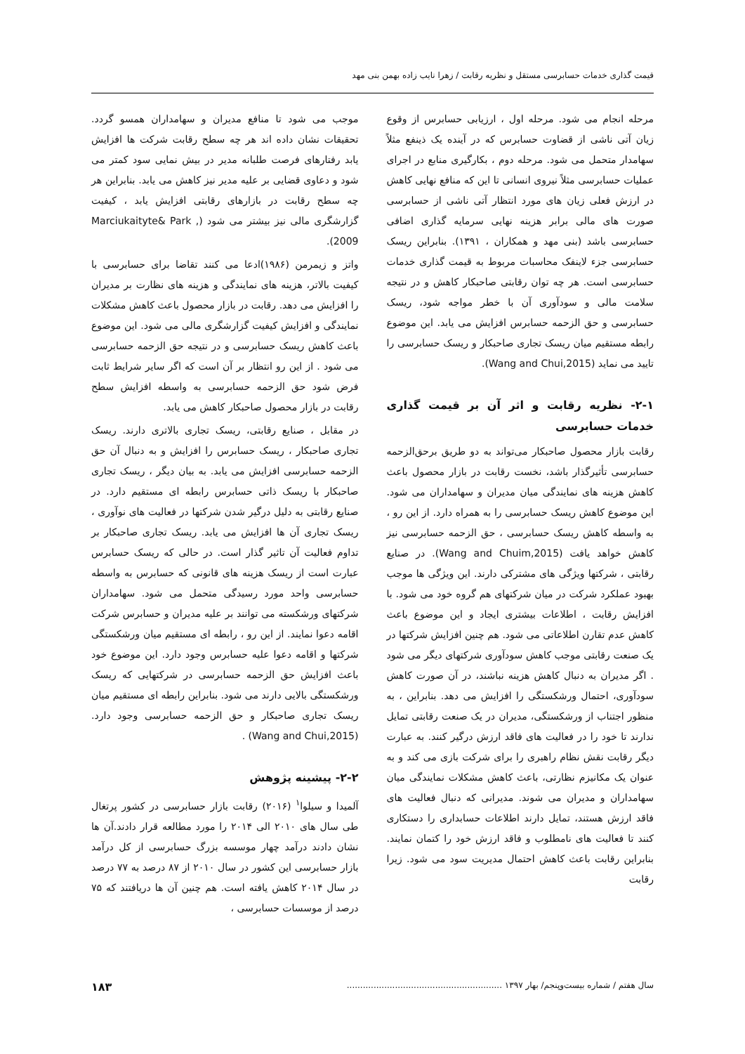قیمت گذاری خدمات حسابرسی مستقل و نظریه رقابت / زهرا نایب زاده بهمن بنی مهد
مرحله انجام می شود. مرحله اول ، ارزیابی حسابرس از وقوع زیان آتی ناشی از قضاوت حسابرس که در آینده یک ذینفع مثلاً سهامدار متحمل می شود. مرحله دوم ، بکارگیری منابع در اجرای عملیات حسابرسی مثلاً نیروی انسانی تا این که منافع نهایی کاهش در ارزش فعلی زیان های مورد انتظار آتی ناشی از حسابرسی صورت های مالی برابر هزینه نهایی سرمایه گذاری اضافی حسابرسی باشد (بنی مهد و همکاران ، ۱۳۹۱). بنابراین ریسک حسابرسی جزء لاینفک محاسبات مربوط به قیمت گذاری خدمات حسابرسی است. هر چه توان رقابتی صاحبکار کاهش و در نتیجه سلامت مالی و سودآوری آن با خطر مواجه شود، ریسک حسابرسی و حق الزحمه حسابرس افزایش می یابد. این موضوع رابطه مستقیم میان ریسک تجاری صاحبکار و ریسک حسابرسی را تایید می نماید (Wang and Chui,2015).
۲-۱- نظریه رقابت و اثر آن بر قیمت گذاری خدمات حسابرسی
رقابت بازار محصول صاحبکار می‌تواند به دو طریق برحق‌الزحمه حسابرسی تأثیرگذار باشد، نخست رقابت در بازار محصول باعث کاهش هزینه های نمایندگی میان مدیران و سهامداران می شود. این موضوع کاهش ریسک حسابرسی را به همراه دارد. از این رو ، به واسطه کاهش ریسک حسابرسی ، حق الزحمه حسابرسی نیز کاهش خواهد یافت (Wang and Chuim,2015). در صنایع رقابتی ، شرکتها ویژگی های مشترکی دارند. این ویژگی ها موجب بهبود عملکرد شرکت در میان شرکتهای هم گروه خود می شود. با افزایش رقابت ، اطلاعات بیشتری ایجاد و این موضوع باعث کاهش عدم تقارن اطلاعاتی می شود. هم چنین افزایش شرکتها در یک صنعت رقابتی موجب کاهش سودآوری شرکتهای دیگر می شود . اگر مدیران به دنبال کاهش هزینه نباشند، در آن صورت کاهش سودآوری، احتمال ورشکستگی را افزایش می دهد. بنابراین ، به منظور اجتناب از ورشکستگی، مدیران در یک صنعت رقابتی تمایل ندارند تا خود را در فعالیت های فاقد ارزش درگیر کنند. به عبارت دیگر رقابت نقش نظام راهبری را برای شرکت بازی می کند و به عنوان یک مکانیزم نظارتی، باعث کاهش مشکلات نمایندگی میان سهامداران و مدیران می شوند. مدیرانی که دنبال فعالیت های فاقد ارزش هستند، تمایل دارند اطلاعات حسابداری را دستکاری کنند تا فعالیت های نامطلوب و فاقد ارزش خود را کتمان نمایند. بنابراین رقابت باعث کاهش احتمال مدیریت سود می شود. زیرا رقابت
موجب می شود تا منافع مدیران و سهامداران همسو گردد. تحقیقات نشان داده اند هر چه سطح رقابت شرکت ها افزایش یابد رفتارهای فرصت طلبانه مدیر در بیش نمایی سود کمتر می شود و دعاوی قضایی بر علیه مدیر نیز کاهش می یابد. بنابراین هر چه سطح رقابت در بازارهای رقابتی افزایش یابد ، کیفیت گزارشگری مالی نیز بیشتر می شود (Marciukaityte& Park , 2009).
واتز و زیمرمن (۱۹۸۶)ادعا می کنند تقاضا برای حسابرسی با کیفیت بالاتر، هزینه های نمایندگی و هزینه های نظارت بر مدیران را افزایش می دهد. رقابت در بازار محصول باعث کاهش مشکلات نمایندگی و افزایش کیفیت گزارشگری مالی می شود. این موضوع باعث کاهش ریسک حسابرسی و در نتیجه حق الزحمه حسابرسی می شود . از این رو انتظار بر آن است که اگر سایر شرایط ثابت فرض شود حق الزحمه حسابرسی به واسطه افزایش سطح رقابت در بازار محصول صاحبکار کاهش می یابد.
در مقابل ، صنایع رقابتی، ریسک تجاری بالاتری دارند. ریسک تجاری صاحبکار ، ریسک حسابرس را افزایش و به دنبال آن حق الزحمه حسابرسی افزایش می یابد. به بیان دیگر ، ریسک تجاری صاحبکار با ریسک ذاتی حسابرس رابطه ای مستقیم دارد. در صنایع رقابتی به دلیل درگیر شدن شرکتها در فعالیت های نوآوری ، ریسک تجاری آن ها افزایش می یابد. ریسک تجاری صاحبکار بر تداوم فعالیت آن تاثیر گذار است. در حالی که ریسک حسابرس عبارت است از ریسک هزینه های قانونی که حسابرس به واسطه حسابرسی واحد مورد رسیدگی متحمل می شود. سهامداران شرکتهای ورشکسته می توانند بر علیه مدیران و حسابرس شرکت اقامه دعوا نمایند. از این رو ، رابطه ای مستقیم میان ورشکستگی شرکتها و اقامه دعوا علیه حسابرس وجود دارد. این موضوع خود باعث افزایش حق الزحمه حسابرسی در شرکتهایی که ریسک ورشکستگی بالایی دارند می شود. بنابراین رابطه ای مستقیم میان ریسک تجاری صاحبکار و حق الزحمه حسابرسی وجود دارد. (Wang and Chui,2015) .
۲-۲- پیشینه پژوهش
آلمیدا و سیلوا<sup>۱</sup> (۲۰۱۶) رقابت بازار حسابرسی در کشور پرتغال طی سال های ۲۰۱۰ الی ۲۰۱۴ را مورد مطالعه قرار دادند.آن ها نشان دادند درآمد چهار موسسه بزرگ حسابرسی از کل درآمد بازار حسابرسی این کشور در سال ۲۰۱۰ از ۸۷ درصد به ۷۷ درصد در سال ۲۰۱۴ کاهش یافته است. هم چنین آن ها دریافتند که ۷۵ درصد از موسسات حسابرسی ،
سال هفتم / شماره بیست‌وپنجم/ بهار ۱۳۹۷ .......................................................... ۱۸۳